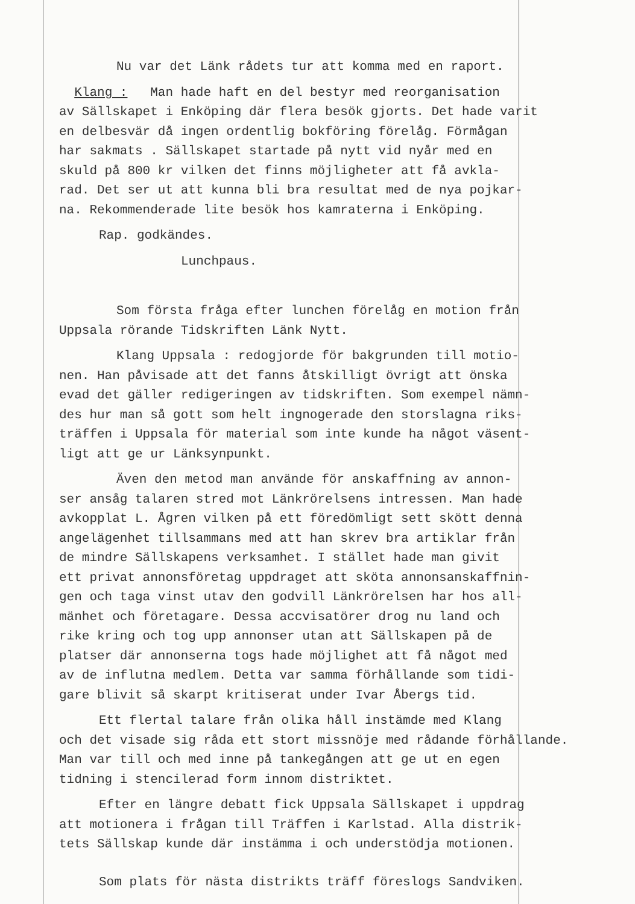Nu var det Länk rådets tur att komma med en raport.
Klang : Man hade haft en del bestyr med reorganisation
av Sällskapet i Enköping där flera besök gjorts. Det hade varit
en delbesvär då ingen ordentlig bokföring förelåg. Förmågan
har sakmats . Sällskapet startade på nytt vid nyår med en
skuld på 800 kr vilken det finns möjligheter att få avkla-
rad. Det ser ut att kunna bli bra resultat med de nya pojkar-
na. Rekommenderade lite besök hos kamraterna i Enköping.
Rap. godkändes.
Lunchpaus.
Som första fråga efter lunchen förelåg en motion från
Uppsala rörande Tidskriften Länk Nytt.
Klang Uppsala : redogjorde för bakgrunden till motio-
nen. Han påvisade att det fanns åtskilligt övrigt att önska
evad det gäller redigeringen av tidskriften. Som exempel nämn-
des hur man så gott som helt ingnogerade den storslagna riks-
träffen i Uppsala för material som inte kunde ha något väsent-
ligt att ge ur Länksynpunkt.
Även den metod man använde för anskaffning av annon-
ser ansåg talaren stred mot Länkrörelsens intressen. Man hade
avkopplat L. Ågren vilken på ett föredömligt sett skött denna
angelägenhet tillsammans med att han skrev bra artiklar från
de mindre Sällskapens verksamhet. I stället hade man givit
ett privat annonsföretag uppdraget att sköta annonsanskaffnin-
gen och taga vinst utav den godvill Länkrörelsen har hos all-
mänhet och företagare. Dessa accvisatörer drog nu land och
rike kring och tog upp annonser utan att Sällskapen på de
platser där annonserna togs hade möjlighet att få något med
av de influtna medlem. Detta var samma förhållande som tidi-
gare blivit så skarpt kritiserat under Ivar Åbergs tid.
Ett flertal talare från olika håll instämde med Klang
och det visade sig råda ett stort missnöje med rådande förhållande.
Man var till och med inne på tankegången att ge ut en egen
tidning i stencilerad form innom distriktet.
Efter en längre debatt fick Uppsala Sällskapet i uppdrag
att motionera i frågan till Träffen i Karlstad. Alla distrik-
tets Sällskap kunde där instämma i och understödja motionen.
Som plats för nästa distrikts träff föreslogs Sandviken.